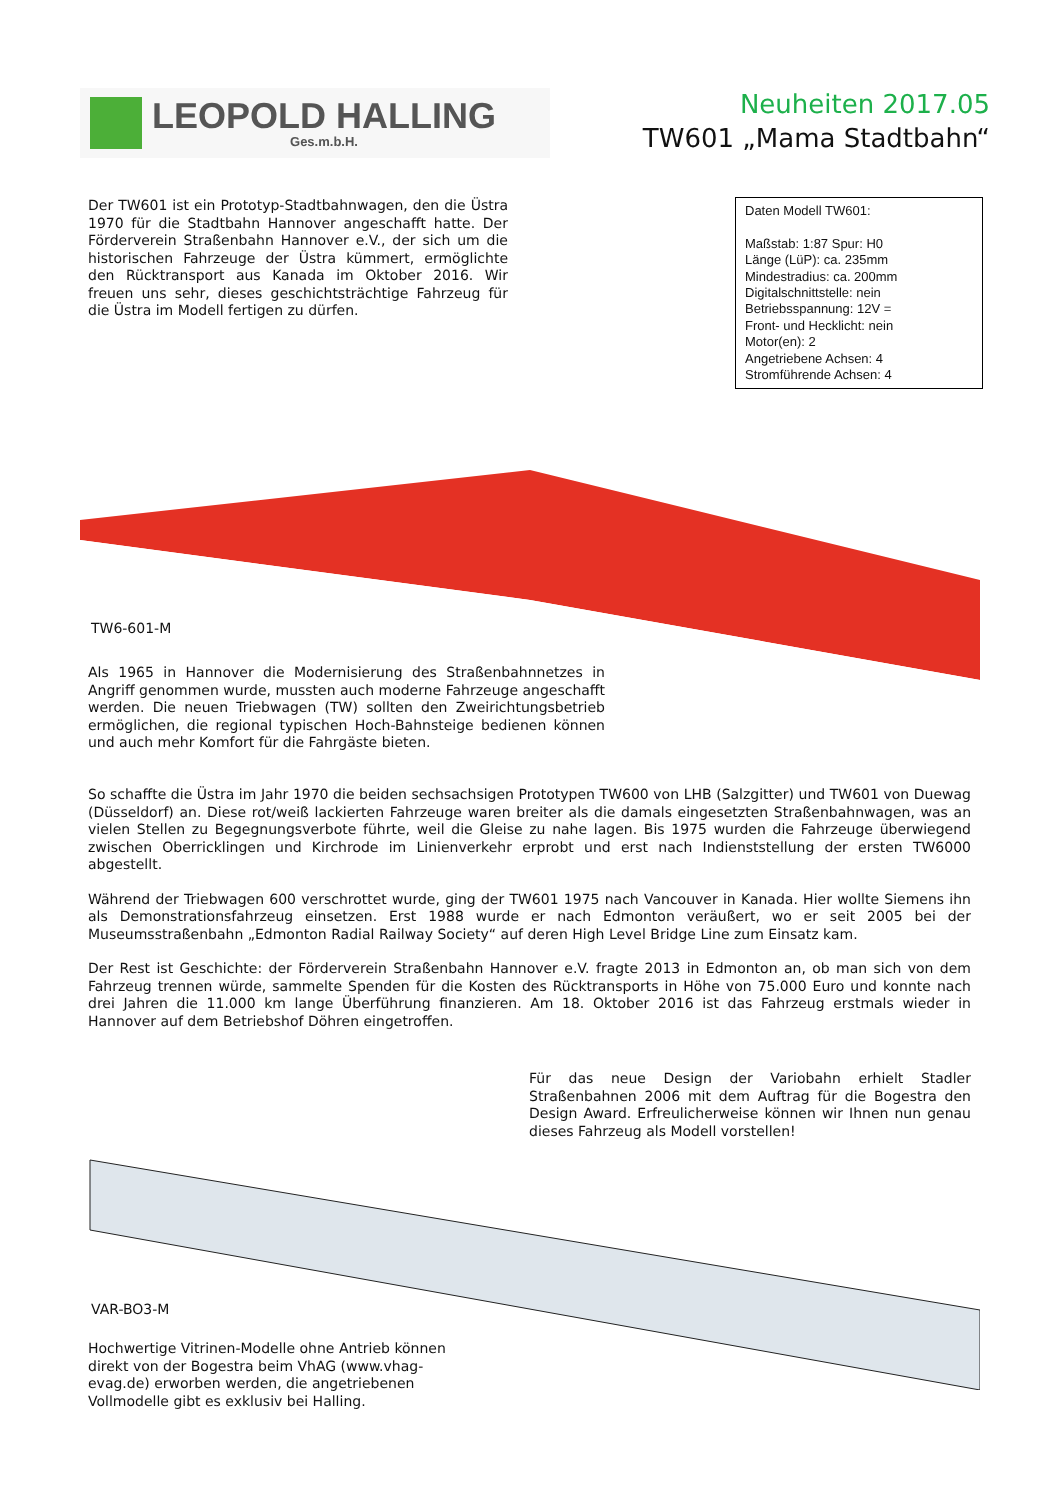LEOPOLD HALLING
Ges.m.b.H.
Neuheiten 2017.05
TW601 „Mama Stadtbahn“
Daten Modell TW601:
Maßstab: 1:87 Spur: H0
Länge (LüP): ca. 235mm
Mindestradius: ca. 200mm
Digitalschnittstelle: nein
Betriebsspannung: 12V =
Front- und Hecklicht: nein
Motor(en): 2
Angetriebene Achsen: 4
Stromführende Achsen: 4
Der TW601 ist ein Prototyp-Stadtbahnwagen, den die Üstra 1970 für die Stadtbahn Hannover angeschafft hatte. Der Förderverein Straßenbahn Hannover e.V., der sich um die historischen Fahrzeuge der Üstra kümmert, ermöglichte den Rücktransport aus Kanada im Oktober 2016. Wir freuen uns sehr, dieses geschichtsträchtige Fahrzeug für die Üstra im Modell fertigen zu dürfen.
TW6-601-M
Als 1965 in Hannover die Modernisierung des Straßenbahnnetzes in Angriff genommen wurde, mussten auch moderne Fahrzeuge angeschafft werden. Die neuen Triebwagen (TW) sollten den Zweirichtungsbetrieb ermöglichen, die regional typischen Hoch-Bahnsteige bedienen können und auch mehr Komfort für die Fahrgäste bieten.
So schaffte die Üstra im Jahr 1970 die beiden sechsachsigen Prototypen TW600 von LHB (Salzgitter) und TW601 von Duewag (Düsseldorf) an. Diese rot/weiß lackierten Fahrzeuge waren breiter als die damals eingesetzten Straßenbahnwagen, was an vielen Stellen zu Begegnungsverbote führte, weil die Gleise zu nahe lagen. Bis 1975 wurden die Fahrzeuge überwiegend zwischen Oberricklingen und Kirchrode im Linienverkehr erprobt und erst nach Indienststellung der ersten TW6000 abgestellt.
Während der Triebwagen 600 verschrottet wurde, ging der TW601 1975 nach Vancouver in Kanada. Hier wollte Siemens ihn als Demonstrationsfahrzeug einsetzen. Erst 1988 wurde er nach Edmonton veräußert, wo er seit 2005 bei der Museumsstraßenbahn „Edmonton Radial Railway Society“ auf deren High Level Bridge Line zum Einsatz kam.
Der Rest ist Geschichte: der Förderverein Straßenbahn Hannover e.V. fragte 2013 in Edmonton an, ob man sich von dem Fahrzeug trennen würde, sammelte Spenden für die Kosten des Rücktransports in Höhe von 75.000 Euro und konnte nach drei Jahren die 11.000 km lange Überführung finanzieren. Am 18. Oktober 2016 ist das Fahrzeug erstmals wieder in Hannover auf dem Betriebshof Döhren eingetroffen.
Für das neue Design der Variobahn erhielt Stadler Straßenbahnen 2006 mit dem Auftrag für die Bogestra den Design Award. Erfreulicherweise können wir Ihnen nun genau dieses Fahrzeug als Modell vorstellen!
VAR-BO3-M
Hochwertige Vitrinen-Modelle ohne Antrieb können direkt von der Bogestra beim VhAG (www.vhag-evag.de) erworben werden, die angetriebenen Vollmodelle gibt es exklusiv bei Halling.